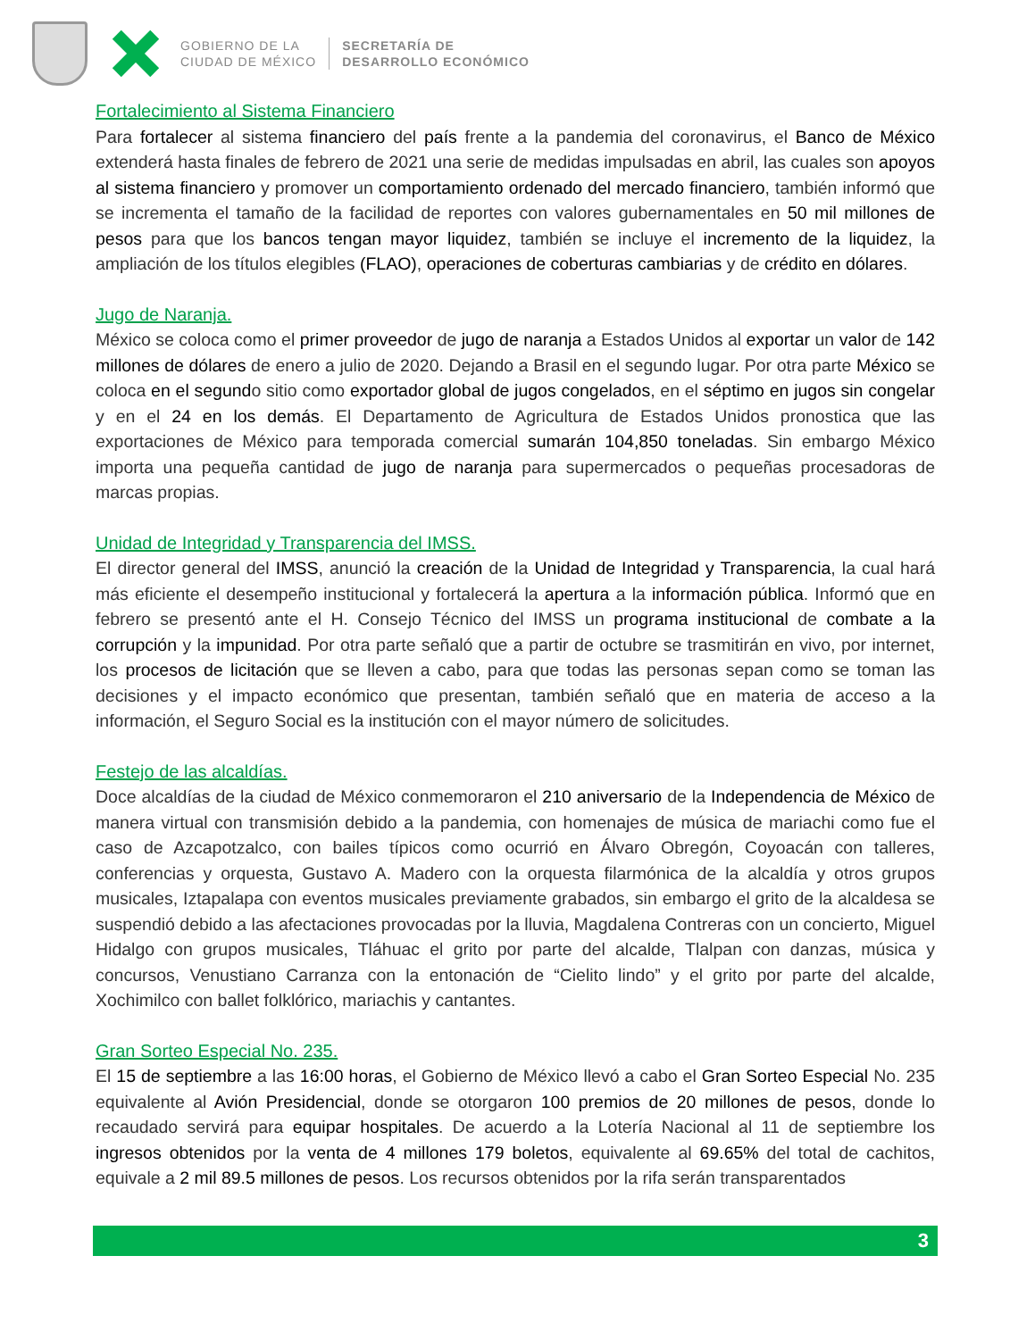GOBIERNO DE LA
CIUDAD DE MÉXICO
SECRETARÍA DE
DESARROLLO ECONÓMICO
Fortalecimiento al Sistema Financiero
Para fortalecer al sistema financiero del país frente a la pandemia del coronavirus, el Banco de México extenderá hasta finales de febrero de 2021 una serie de medidas impulsadas en abril, las cuales son apoyos al sistema financiero y promover un comportamiento ordenado del mercado financiero, también informó que se incrementa el tamaño de la facilidad de reportes con valores gubernamentales en 50 mil millones de pesos para que los bancos tengan mayor liquidez, también se incluye el incremento de la liquidez, la ampliación de los títulos elegibles (FLAO), operaciones de coberturas cambiarias y de crédito en dólares.
Jugo de Naranja.
México se coloca como el primer proveedor de jugo de naranja a Estados Unidos al exportar un valor de 142 millones de dólares de enero a julio de 2020. Dejando a Brasil en el segundo lugar. Por otra parte México se coloca en el segundo sitio como exportador global de jugos congelados, en el séptimo en jugos sin congelar y en el 24 en los demás. El Departamento de Agricultura de Estados Unidos pronostica que las exportaciones de México para temporada comercial sumarán 104,850 toneladas. Sin embargo México importa una pequeña cantidad de jugo de naranja para supermercados o pequeñas procesadoras de marcas propias.
Unidad de Integridad y Transparencia del IMSS.
El director general del IMSS, anunció la creación de la Unidad de Integridad y Transparencia, la cual hará más eficiente el desempeño institucional y fortalecerá la apertura a la información pública. Informó que en febrero se presentó ante el H. Consejo Técnico del IMSS un programa institucional de combate a la corrupción y la impunidad. Por otra parte señaló que a partir de octubre se trasmitirán en vivo, por internet, los procesos de licitación que se lleven a cabo, para que todas las personas sepan como se toman las decisiones y el impacto económico que presentan, también señaló que en materia de acceso a la información, el Seguro Social es la institución con el mayor número de solicitudes.
Festejo de las alcaldías.
Doce alcaldías de la ciudad de México conmemoraron el 210 aniversario de la Independencia de México de manera virtual con transmisión debido a la pandemia, con homenajes de música de mariachi como fue el caso de Azcapotzalco, con bailes típicos como ocurrió en Álvaro Obregón, Coyoacán con talleres, conferencias y orquesta, Gustavo A. Madero con la orquesta filarmónica de la alcaldía y otros grupos musicales, Iztapalapa con eventos musicales previamente grabados, sin embargo el grito de la alcaldesa se suspendió debido a las afectaciones provocadas por la lluvia, Magdalena Contreras con un concierto, Miguel Hidalgo con grupos musicales, Tláhuac el grito por parte del alcalde, Tlalpan con danzas, música y concursos, Venustiano Carranza con la entonación de “Cielito lindo” y el grito por parte del alcalde, Xochimilco con ballet folklórico, mariachis y cantantes.
Gran Sorteo Especial No. 235.
El 15 de septiembre a las 16:00 horas, el Gobierno de México llevó a cabo el Gran Sorteo Especial No. 235 equivalente al Avión Presidencial, donde se otorgaron 100 premios de 20 millones de pesos, donde lo recaudado servirá para equipar hospitales. De acuerdo a la Lotería Nacional al 11 de septiembre los ingresos obtenidos por la venta de 4 millones 179 boletos, equivalente al 69.65% del total de cachitos, equivale a 2 mil 89.5 millones de pesos. Los recursos obtenidos por la rifa serán transparentados
3